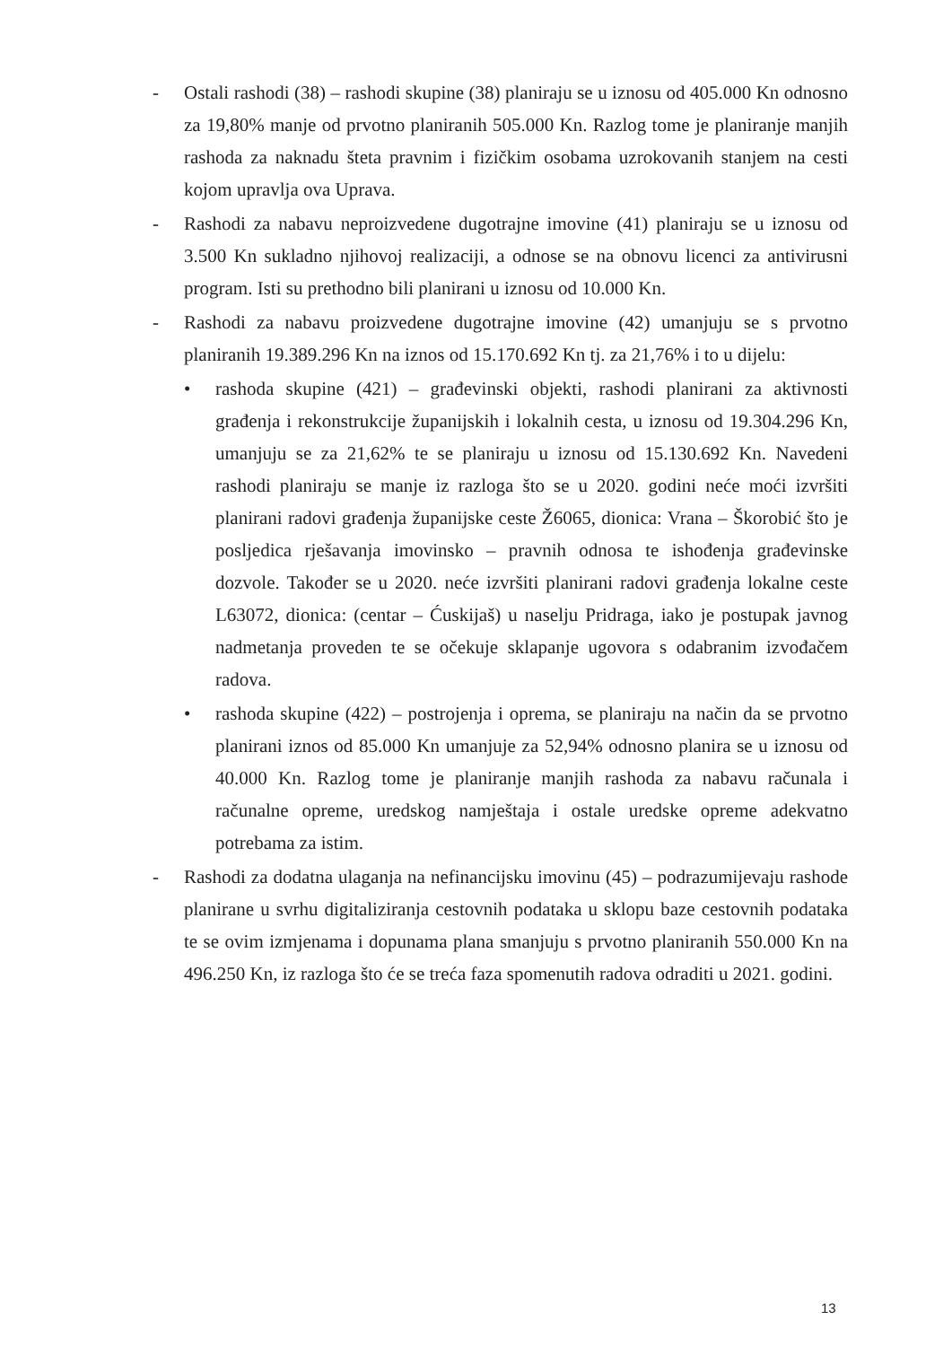- Ostali rashodi (38) – rashodi skupine (38) planiraju se u iznosu od 405.000 Kn odnosno za 19,80% manje od prvotno planiranih 505.000 Kn. Razlog tome je planiranje manjih rashoda za naknadu šteta pravnim i fizičkim osobama uzrokovanih stanjem na cesti kojom upravlja ova Uprava.
- Rashodi za nabavu neproizvedene dugotrajne imovine (41) planiraju se u iznosu od 3.500 Kn sukladno njihovoj realizaciji, a odnose se na obnovu licenci za antivirusni program. Isti su prethodno bili planirani u iznosu od 10.000 Kn.
- Rashodi za nabavu proizvedene dugotrajne imovine (42) umanjuju se s prvotno planiranih 19.389.296 Kn na iznos od 15.170.692 Kn tj. za 21,76% i to u dijelu:
• rashoda skupine (421) – građevinski objekti, rashodi planirani za aktivnosti građenja i rekonstrukcije županijskih i lokalnih cesta, u iznosu od 19.304.296 Kn, umanjuju se za 21,62% te se planiraju u iznosu od 15.130.692 Kn. Navedeni rashodi planiraju se manje iz razloga što se u 2020. godini neće moći izvršiti planirani radovi građenja županijske ceste Ž6065, dionica: Vrana – Škorobić što je posljedica rješavanja imovinsko – pravnih odnosa te ishođenja građevinske dozvole. Također se u 2020. neće izvršiti planirani radovi građenja lokalne ceste L63072, dionica: (centar – Ćuskijaš) u naselju Pridraga, iako je postupak javnog nadmetanja proveden te se očekuje sklapanje ugovora s odabranim izvođačem radova.
• rashoda skupine (422) – postrojenja i oprema, se planiraju na način da se prvotno planirani iznos od 85.000 Kn umanjuje za 52,94% odnosno planira se u iznosu od 40.000 Kn. Razlog tome je planiranje manjih rashoda za nabavu računala i računalne opreme, uredskog namještaja i ostale uredske opreme adekvatno potrebama za istim.
- Rashodi za dodatna ulaganja na nefinancijsku imovinu (45) – podrazumijevaju rashode planirane u svrhu digitaliziranja cestovnih podataka u sklopu baze cestovnih podataka te se ovim izmjenama i dopunama plana smanjuju s prvotno planiranih 550.000 Kn na 496.250 Kn, iz razloga što će se treća faza spomenutih radova odraditi u 2021. godini.
13